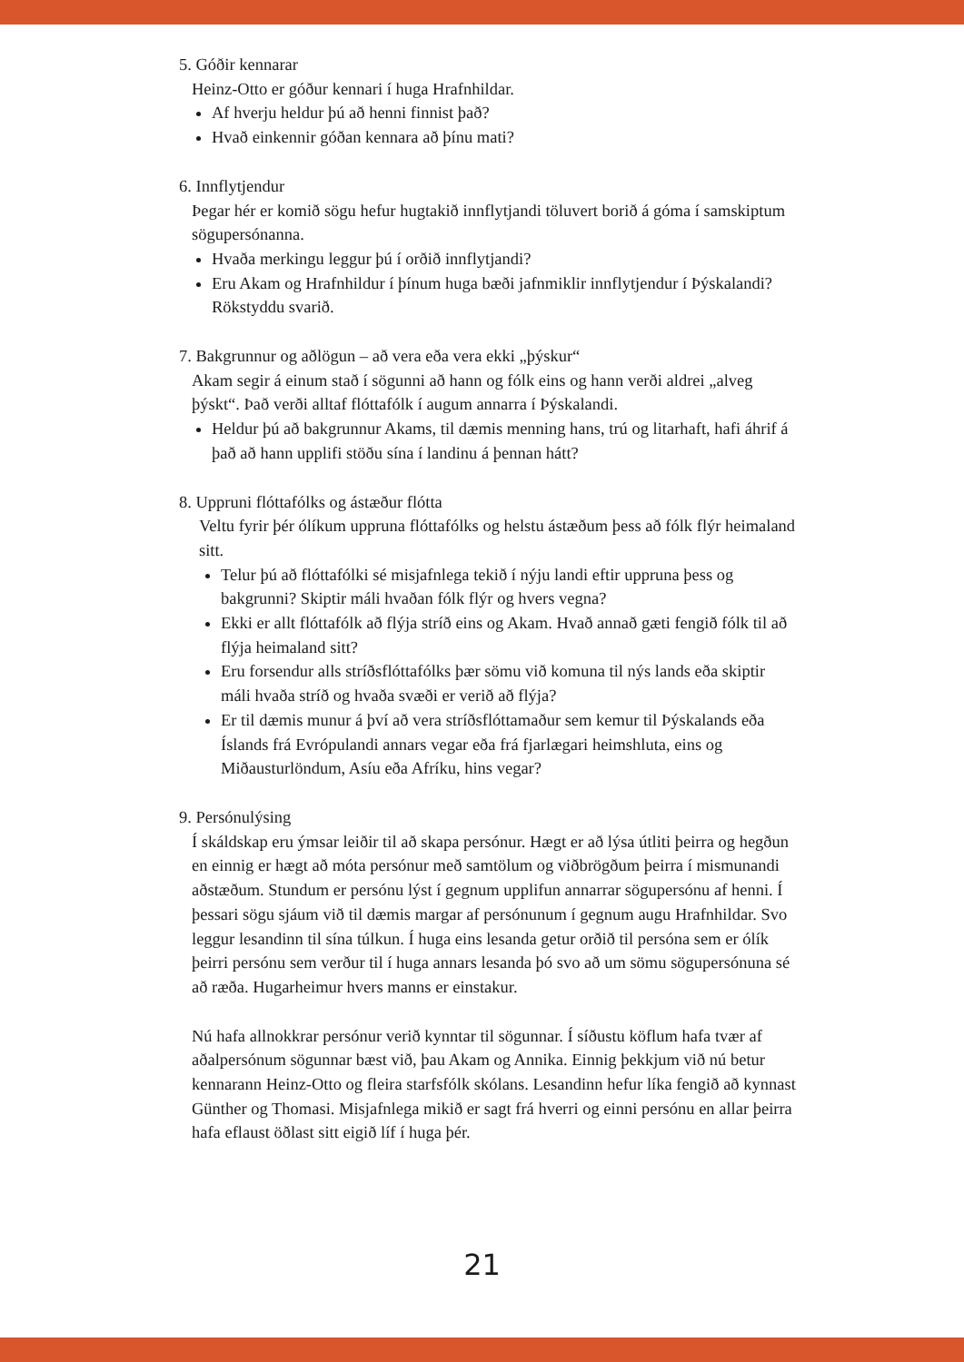5. Góðir kennarar
Heinz-Otto er góður kennari í huga Hrafnhildar.
Af hverju heldur þú að henni finnist það?
Hvað einkennir góðan kennara að þínu mati?
6. Innflytjendur
Þegar hér er komið sögu hefur hugtakið innflytjandi töluvert borið á góma í samskiptum sögupersónanna.
Hvaða merkingu leggur þú í orðið innflytjandi?
Eru Akam og Hrafnhildur í þínum huga bæði jafnmiklir innflytjendur í Þýskalandi? Rökstyddu svarið.
7. Bakgrunnur og aðlögun – að vera eða vera ekki „þýskur“
Akam segir á einum stað í sögunni að hann og fólk eins og hann verði aldrei „alveg þýskt“. Það verði alltaf flóttafólk í augum annarra í Þýskalandi.
Heldur þú að bakgrunnur Akams, til dæmis menning hans, trú og litarhaft, hafi áhrif á það að hann upplifi stöðu sína í landinu á þennan hátt?
8. Uppruni flóttafólks og ástæður flótta
Veltu fyrir þér ólíkum uppruna flóttafólks og helstu ástæðum þess að fólk flýr heimaland sitt.
Telur þú að flóttafólki sé misjafnlega tekið í nýju landi eftir uppruna þess og bakgrunni? Skiptir máli hvaðan fólk flýr og hvers vegna?
Ekki er allt flóttafólk að flýja stríð eins og Akam. Hvað annað gæti fengið fólk til að flýja heimaland sitt?
Eru forsendur alls stríðsflóttafólks þær sömu við komuna til nýs lands eða skiptir máli hvaða stríð og hvaða svæði er verið að flýja?
Er til dæmis munur á því að vera stríðsflóttamaður sem kemur til Þýskalands eða Íslands frá Evrópulandi annars vegar eða frá fjarlægari heimshluta, eins og Miðausturlöndum, Asíu eða Afríku, hins vegar?
9. Persónulýsing
Í skáldskap eru ýmsar leiðir til að skapa persónur. Hægt er að lýsa útliti þeirra og hegðun en einnig er hægt að móta persónur með samtölum og viðbrögðum þeirra í mismunandi aðstæðum. Stundum er persónu lýst í gegnum upplifun annarrar sögupersónu af henni. Í þessari sögu sjáum við til dæmis margar af persónunum í gegnum augu Hrafnhildar. Svo leggur lesandinn til sína túlkun. Í huga eins lesanda getur orðið til persóna sem er ólík þeirri persónu sem verður til í huga annars lesanda þó svo að um sömu sögupersónuna sé að ræða. Hugarheimur hvers manns er einstakur.
Nú hafa allnokkrar persónur verið kynntar til sögunnar. Í síðustu köflum hafa tvær af aðalpersónum sögunnar bæst við, þau Akam og Annika. Einnig þekkjum við nú betur kennarann Heinz-Otto og fleira starfsfólk skólans. Lesandinn hefur líka fengið að kynnast Günther og Thomasi. Misjafnlega mikið er sagt frá hverri og einni persónu en allar þeirra hafa eflaust öðlast sitt eigið líf í huga þér.
21